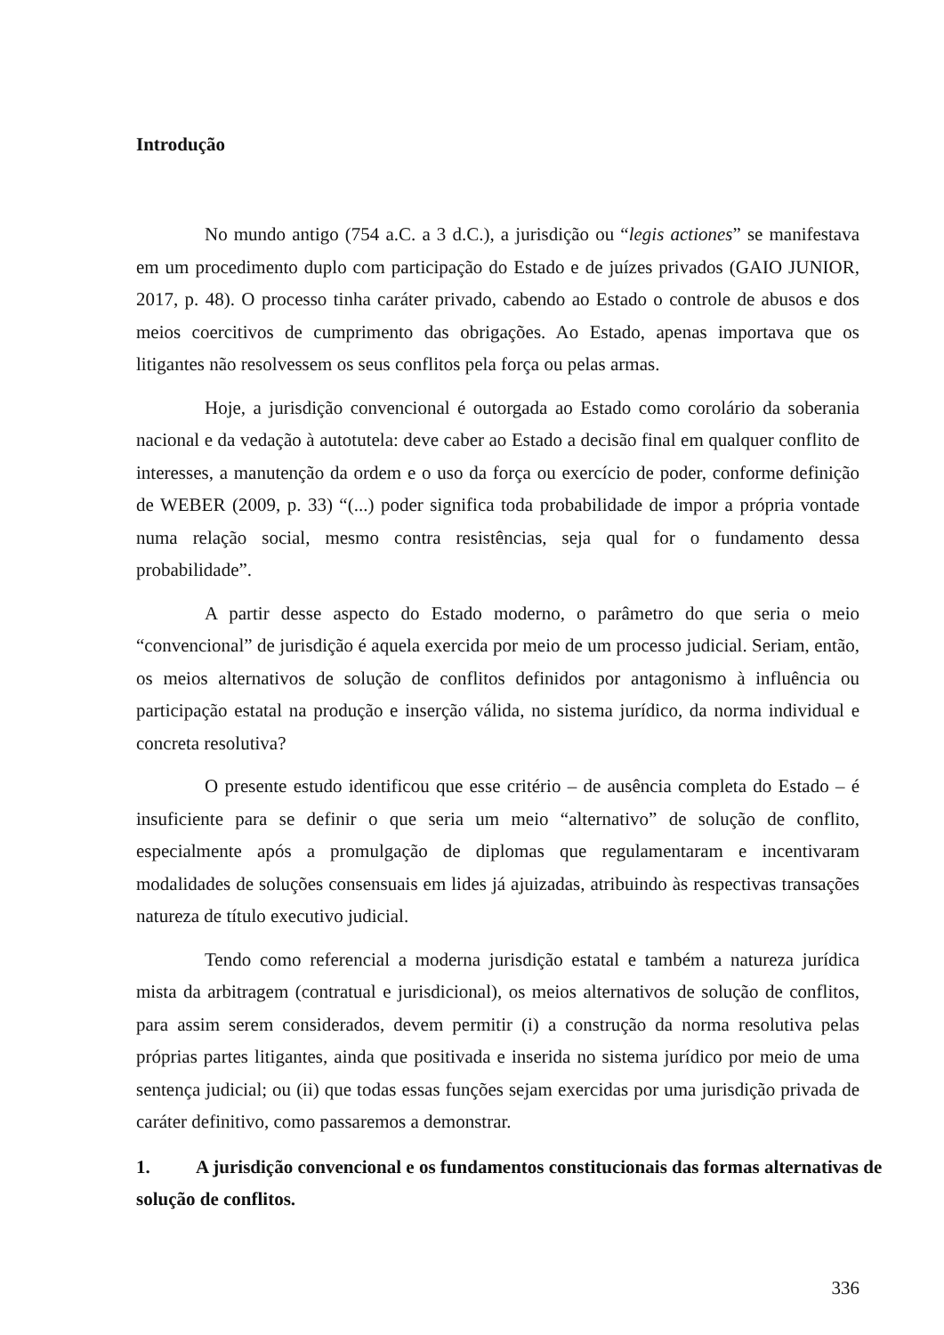Introdução
No mundo antigo (754 a.C. a 3 d.C.), a jurisdição ou “legis actiones” se manifestava em um procedimento duplo com participação do Estado e de juízes privados (GAIO JUNIOR, 2017, p. 48). O processo tinha caráter privado, cabendo ao Estado o controle de abusos e dos meios coercitivos de cumprimento das obrigações. Ao Estado, apenas importava que os litigantes não resolvessem os seus conflitos pela força ou pelas armas.
Hoje, a jurisdição convencional é outorgada ao Estado como corolário da soberania nacional e da vedação à autotutela: deve caber ao Estado a decisão final em qualquer conflito de interesses, a manutenção da ordem e o uso da força ou exercício de poder, conforme definição de WEBER (2009, p. 33) “(...) poder significa toda probabilidade de impor a própria vontade numa relação social, mesmo contra resistências, seja qual for o fundamento dessa probabilidade”.
A partir desse aspecto do Estado moderno, o parâmetro do que seria o meio “convencional” de jurisdição é aquela exercida por meio de um processo judicial. Seriam, então, os meios alternativos de solução de conflitos definidos por antagonismo à influência ou participação estatal na produção e inserção válida, no sistema jurídico, da norma individual e concreta resolutiva?
O presente estudo identificou que esse critério – de ausência completa do Estado – é insuficiente para se definir o que seria um meio “alternativo” de solução de conflito, especialmente após a promulgação de diplomas que regulamentaram e incentivaram modalidades de soluções consensuais em lides já ajuizadas, atribuindo às respectivas transações natureza de título executivo judicial.
Tendo como referencial a moderna jurisdição estatal e também a natureza jurídica mista da arbitragem (contratual e jurisdicional), os meios alternativos de solução de conflitos, para assim serem considerados, devem permitir (i) a construção da norma resolutiva pelas próprias partes litigantes, ainda que positivada e inserida no sistema jurídico por meio de uma sentença judicial; ou (ii) que todas essas funções sejam exercidas por uma jurisdição privada de caráter definitivo, como passaremos a demonstrar.
1. A jurisdição convencional e os fundamentos constitucionais das formas alternativas de solução de conflitos.
336